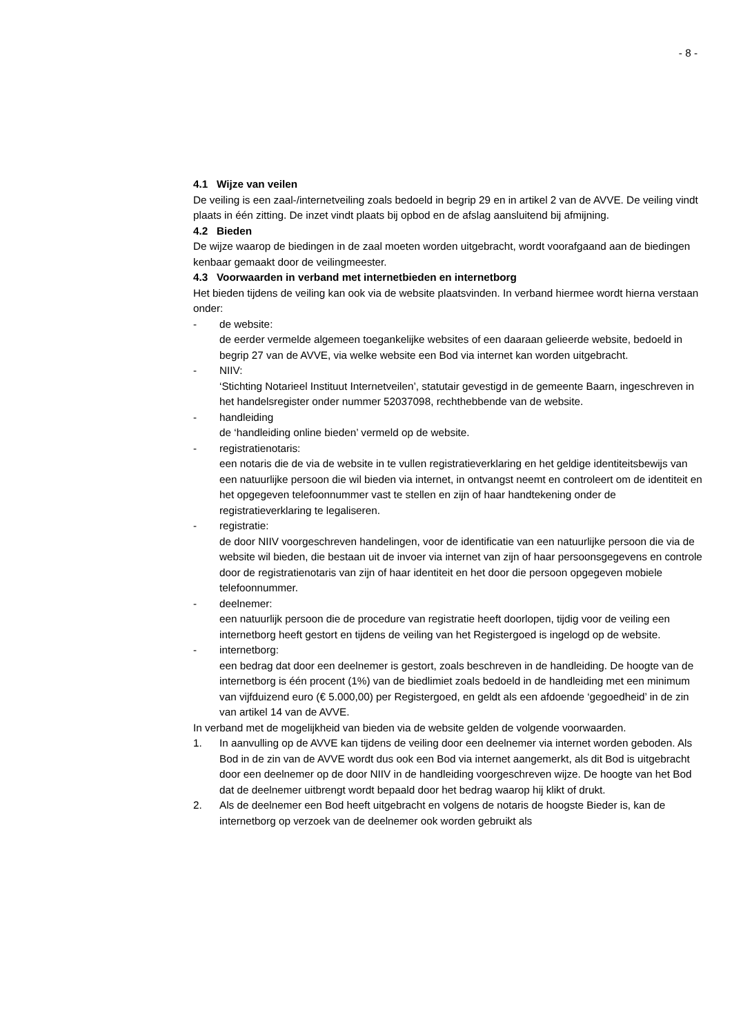- 8 -
4.1 Wijze van veilen
De veiling is een zaal-/internetveiling zoals bedoeld in begrip 29 en in artikel 2 van de AVVE. De veiling vindt plaats in één zitting. De inzet vindt plaats bij opbod en de afslag aansluitend bij afmijning.
4.2 Bieden
De wijze waarop de biedingen in de zaal moeten worden uitgebracht, wordt voorafgaand aan de biedingen kenbaar gemaakt door de veilingmeester.
4.3 Voorwaarden in verband met internetbieden en internetborg
Het bieden tijdens de veiling kan ook via de website plaatsvinden. In verband hiermee wordt hierna verstaan onder:
- de website:
de eerder vermelde algemeen toegankelijke websites of een daaraan gelieerde website, bedoeld in begrip 27 van de AVVE, via welke website een Bod via internet kan worden uitgebracht.
- NIIV:
‘Stichting Notarieel Instituut Internetveilen’, statutair gevestigd in de gemeente Baarn, ingeschreven in het handelsregister onder nummer 52037098, rechthebbende van de website.
- handleiding
de ‘handleiding online bieden’ vermeld op de website.
- registratienotaris:
een notaris die de via de website in te vullen registratieverklaring en het geldige identiteitsbewijs van een natuurlijke persoon die wil bieden via internet, in ontvangst neemt en controleert om de identiteit en het opgegeven telefoonnummer vast te stellen en zijn of haar handtekening onder de registratieverklaring te legaliseren.
- registratie:
de door NIIV voorgeschreven handelingen, voor de identificatie van een natuurlijke persoon die via de website wil bieden, die bestaan uit de invoer via internet van zijn of haar persoonsgegevens en controle door de registratienotaris van zijn of haar identiteit en het door die persoon opgegeven mobiele telefoonnummer.
- deelnemer:
een natuurlijk persoon die de procedure van registratie heeft doorlopen, tijdig voor de veiling een internetborg heeft gestort en tijdens de veiling van het Registergoed is ingelogd op de website.
- internetborg:
een bedrag dat door een deelnemer is gestort, zoals beschreven in de handleiding. De hoogte van de internetborg is één procent (1%) van de biedlimiet zoals bedoeld in de handleiding met een minimum van vijfduizend euro (€ 5.000,00) per Registergoed, en geldt als een afdoende ‘gegoedheid’ in de zin van artikel 14 van de AVVE.
In verband met de mogelijkheid van bieden via de website gelden de volgende voorwaarden.
1. In aanvulling op de AVVE kan tijdens de veiling door een deelnemer via internet worden geboden. Als Bod in de zin van de AVVE wordt dus ook een Bod via internet aangemerkt, als dit Bod is uitgebracht door een deelnemer op de door NIIV in de handleiding voorgeschreven wijze. De hoogte van het Bod dat de deelnemer uitbrengt wordt bepaald door het bedrag waarop hij klikt of drukt.
2. Als de deelnemer een Bod heeft uitgebracht en volgens de notaris de hoogste Bieder is, kan de internetborg op verzoek van de deelnemer ook worden gebruikt als